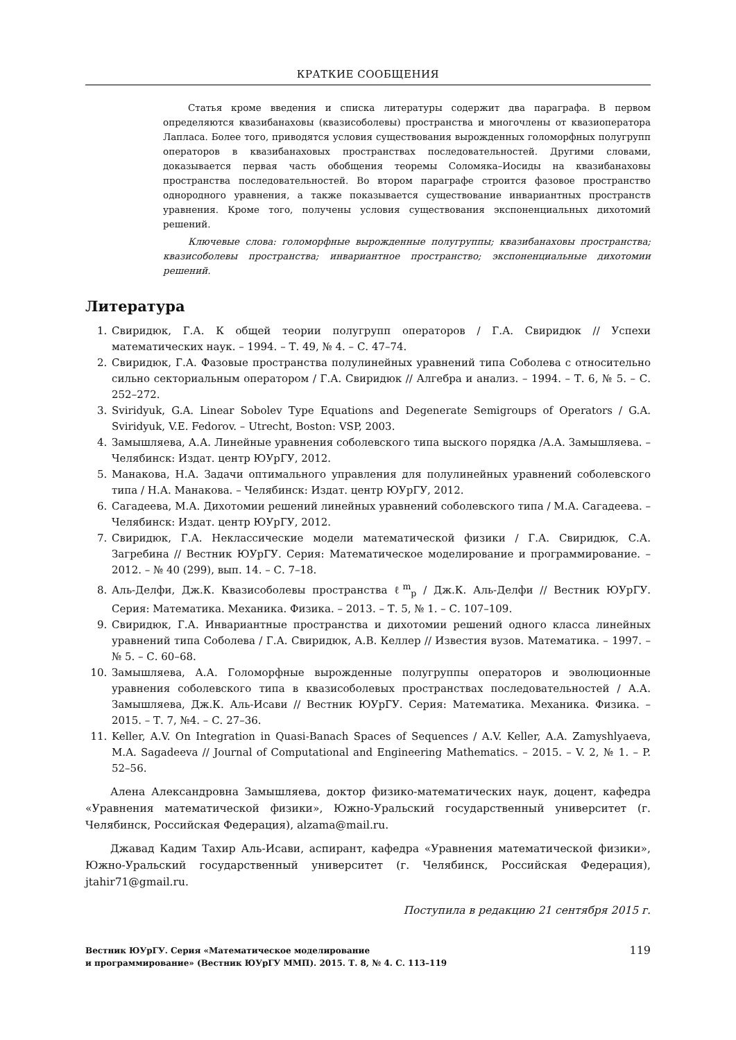КРАТКИЕ СООБЩЕНИЯ
Статья кроме введения и списка литературы содержит два параграфа. В первом определяются квазибанаховы (квазисоболевы) пространства и многочлены от квазиоператора Лапласа. Более того, приводятся условия существования вырожденных голоморфных полугрупп операторов в квазибанаховых пространствах последовательностей. Другими словами, доказывается первая часть обобщения теоремы Соломяка–Иосиды на квазибанаховы пространства последовательностей. Во втором параграфе строится фазовое пространство однородного уравнения, а также показывается существование инвариантных пространств уравнения. Кроме того, получены условия существования экспоненциальных дихотомий решений.
Ключевые слова: голоморфные вырожденные полугруппы; квазибанаховы пространства; квазисоболевы пространства; инвариантное пространство; экспоненциальные дихотомии решений.
Литература
1. Свиридюк, Г.А. К общей теории полугрупп операторов / Г.А. Свиридюк // Успехи математических наук. – 1994. – Т. 49, № 4. – С. 47–74.
2. Свиридюк, Г.А. Фазовые пространства полулинейных уравнений типа Соболева с относительно сильно секториальным оператором / Г.А. Свиридюк // Алгебра и анализ. – 1994. – Т. 6, № 5. – С. 252–272.
3. Sviridyuk, G.A. Linear Sobolev Type Equations and Degenerate Semigroups of Operators / G.A. Sviridyuk, V.E. Fedorov. – Utrecht, Boston: VSP, 2003.
4. Замышляева, А.А. Линейные уравнения соболевского типа выского порядка /А.А. Замышляева. – Челябинск: Издат. центр ЮУрГУ, 2012.
5. Манакова, Н.А. Задачи оптимального управления для полулинейных уравнений соболевского типа / Н.А. Манакова. – Челябинск: Издат. центр ЮУрГУ, 2012.
6. Сагадеева, М.А. Дихотомии решений линейных уравнений соболевского типа / М.А. Сагадеева. – Челябинск: Издат. центр ЮУрГУ, 2012.
7. Свиридюк, Г.А. Неклассические модели математической физики / Г.А. Свиридюк, С.А. Загребина // Вестник ЮУрГУ. Серия: Математическое моделирование и программирование. – 2012. – № 40 (299), вып. 14. – С. 7–18.
8. Аль-Делфи, Дж.К. Квазисоболевы пространства ℓ<sup>m</sup><sub>p</sub> / Дж.К. Аль-Делфи // Вестник ЮУрГУ. Серия: Математика. Механика. Физика. – 2013. – Т. 5, № 1. – С. 107–109.
9. Свиридюк, Г.А. Инвариантные пространства и дихотомии решений одного класса линейных уравнений типа Соболева / Г.А. Свиридюк, А.В. Келлер // Известия вузов. Математика. – 1997. – № 5. – С. 60–68.
10. Замышляева, А.А. Голоморфные вырожденные полугруппы операторов и эволюционные уравнения соболевского типа в квазисоболевых пространствах последовательностей / А.А. Замышляева, Дж.К. Аль-Исави // Вестник ЮУрГУ. Серия: Математика. Механика. Физика. – 2015. – Т. 7, №4. – С. 27–36.
11. Keller, A.V. On Integration in Quasi-Banach Spaces of Sequences / A.V. Keller, A.A. Zamyshlyaeva, M.A. Sagadeeva // Journal of Computational and Engineering Mathematics. – 2015. – V. 2, № 1. – P. 52–56.
Алена Александровна Замышляева, доктор физико-математических наук, доцент, кафедра «Уравнения математической физики», Южно-Уральский государственный университет (г. Челябинск, Российская Федерация), alzama@mail.ru.
Джавад Кадим Тахир Аль-Исави, аспирант, кафедра «Уравнения математической физики», Южно-Уральский государственный университет (г. Челябинск, Российская Федерация), jtahir71@gmail.ru.
Поступила в редакцию 21 сентября 2015 г.
Вестник ЮУрГУ. Серия «Математическое моделирование
и программирование» (Вестник ЮУрГУ ММП). 2015. Т. 8, № 4. С. 113–119
119